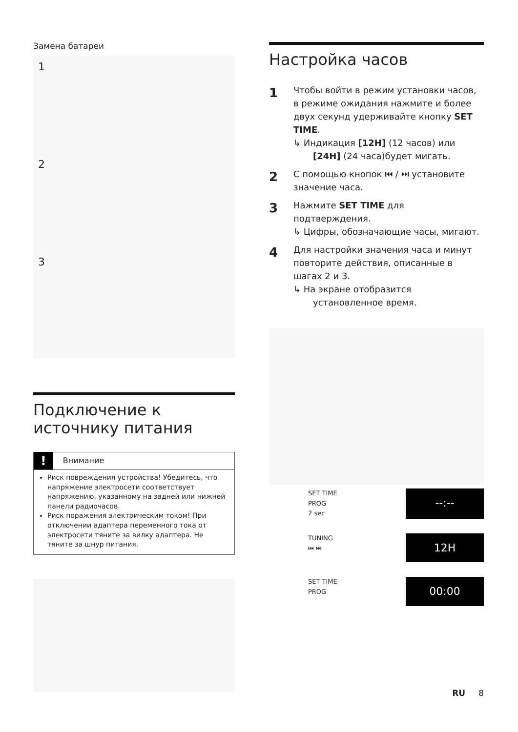Замена батареи
1
2
3
Подключение к источнику питания
! Внимание
Риск повреждения устройства! Убедитесь, что напряжение электросети соответствует напряжению, указанному на задней или нижней панели радиочасов.
Риск поражения электрическим током! При отключении адаптера переменного тока от электросети тяните за вилку адаптера. Не тяните за шнур питания.
Настройка часов
1
Чтобы войти в режим установки часов, в режиме ожидания нажмите и более двух секунд удерживайте кнопку SET TIME.
↳ Индикация [12H] (12 часов) или [24H] (24 часа)будет мигать.
2
С помощью кнопок ⏮ / ⏭ установите значение часа.
3
Нажмите SET TIME для подтверждения.
↳ Цифры, обозначающие часы, мигают.
4
Для настройки значения часа и минут повторите действия, описанные в шагах 2 и 3.
↳ На экране отобразится установленное время.
SET TIME
PROG
2 sec
--:--
TUNING
⏮ ⏭
12H
SET TIME
PROG
00:00
RU 8